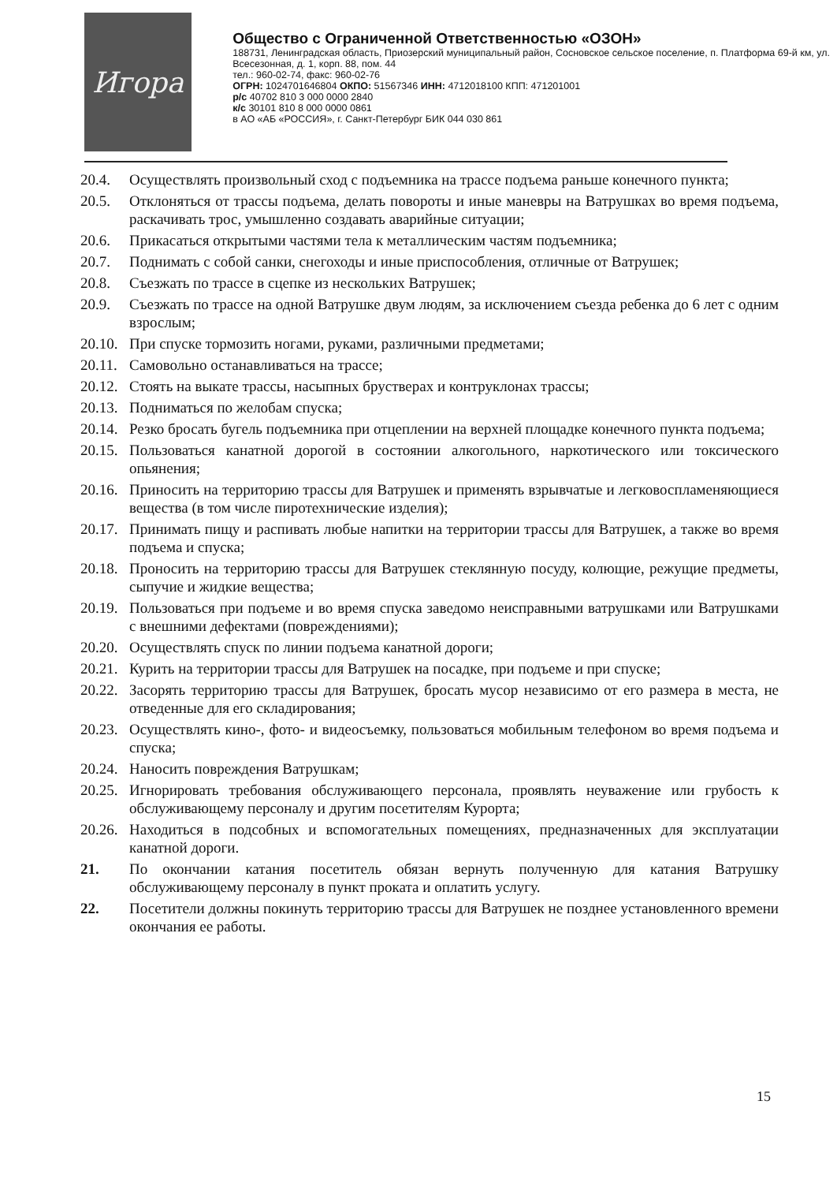Игора
Общество с Ограниченной Ответственностью «ОЗОН»
188731, Ленинградская область, Приозерский муниципальный район, Сосновское сельское поселение, п. Платформа 69-й км, ул. Всесезонная, д. 1, корп. 88, пом. 44
тел.: 960-02-74, факс: 960-02-76
ОГРН: 1024701646804 ОКПО: 51567346 ИНН: 4712018100 КПП: 471201001
р/с 40702 810 3 000 0000 2840
к/с 30101 810 8 000 0000 0861
в АО «АБ «РОССИЯ», г. Санкт-Петербург БИК 044 030 861
20.4. Осуществлять произвольный сход с подъемника на трассе подъема раньше конечного пункта;
20.5. Отклоняться от трассы подъема, делать повороты и иные маневры на Ватрушках во время подъема, раскачивать трос, умышленно создавать аварийные ситуации;
20.6. Прикасаться открытыми частями тела к металлическим частям подъемника;
20.7. Поднимать с собой санки, снегоходы и иные приспособления, отличные от Ватрушек;
20.8. Съезжать по трассе в сцепке из нескольких Ватрушек;
20.9. Съезжать по трассе на одной Ватрушке двум людям, за исключением съезда ребенка до 6 лет с одним взрослым;
20.10. При спуске тормозить ногами, руками, различными предметами;
20.11. Самовольно останавливаться на трассе;
20.12. Стоять на выкате трассы, насыпных брустверах и контруклонах трассы;
20.13. Подниматься по желобам спуска;
20.14. Резко бросать бугель подъемника при отцеплении на верхней площадке конечного пункта подъема;
20.15. Пользоваться канатной дорогой в состоянии алкогольного, наркотического или токсического опьянения;
20.16. Приносить на территорию трассы для Ватрушек и применять взрывчатые и легковоспламеняющиеся вещества (в том числе пиротехнические изделия);
20.17. Принимать пищу и распивать любые напитки на территории трассы для Ватрушек, а также во время подъема и спуска;
20.18. Проносить на территорию трассы для Ватрушек стеклянную посуду, колющие, режущие предметы, сыпучие и жидкие вещества;
20.19. Пользоваться при подъеме и во время спуска заведомо неисправными ватрушками или Ватрушками с внешними дефектами (повреждениями);
20.20. Осуществлять спуск по линии подъема канатной дороги;
20.21. Курить на территории трассы для Ватрушек на посадке, при подъеме и при спуске;
20.22. Засорять территорию трассы для Ватрушек, бросать мусор независимо от его размера в места, не отведенные для его складирования;
20.23. Осуществлять кино-, фото- и видеосъемку, пользоваться мобильным телефоном во время подъема и спуска;
20.24. Наносить повреждения Ватрушкам;
20.25. Игнорировать требования обслуживающего персонала, проявлять неуважение или грубость к обслуживающему персоналу и другим посетителям Курорта;
20.26. Находиться в подсобных и вспомогательных помещениях, предназначенных для эксплуатации канатной дороги.
21. По окончании катания посетитель обязан вернуть полученную для катания Ватрушку обслуживающему персоналу в пункт проката и оплатить услугу.
22. Посетители должны покинуть территорию трассы для Ватрушек не позднее установленного времени окончания ее работы.
15